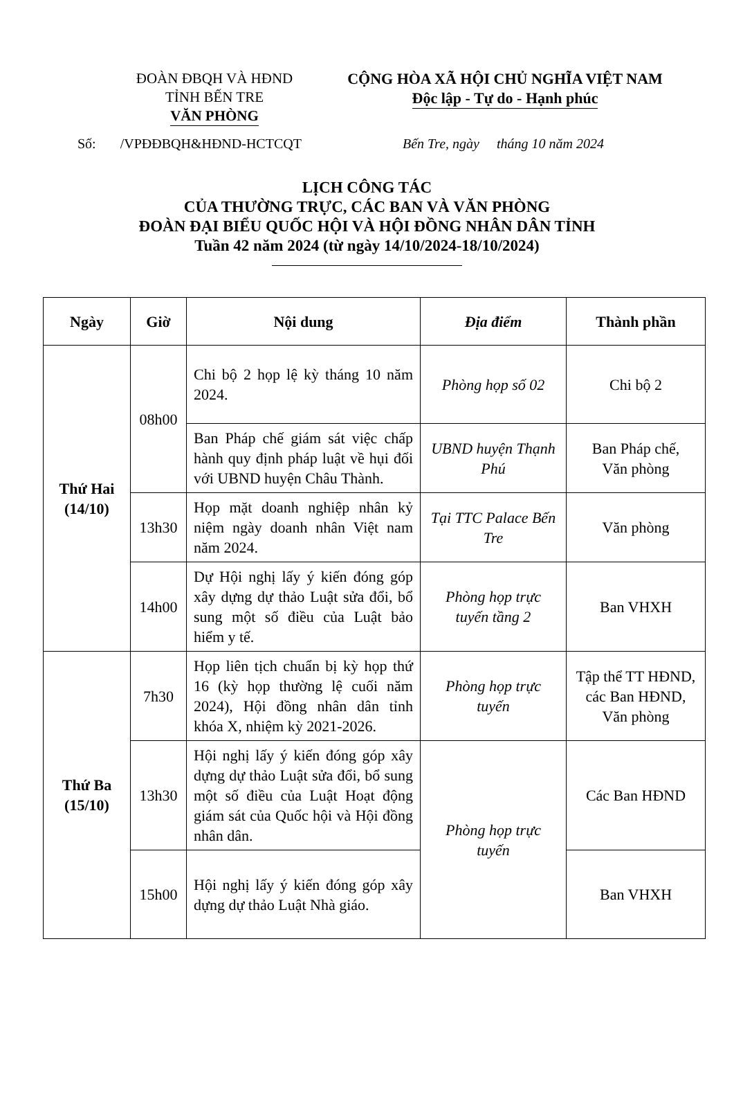ĐOÀN ĐBQH VÀ HĐND
TỈNH BẾN TRE
VĂN PHÒNG
CỘNG HÒA XÃ HỘI CHỦ NGHĨA VIỆT NAM
Độc lập - Tự do - Hạnh phúc
Số: /VPĐĐBQH&HĐND-HCTCQT Bến Tre, ngày tháng 10 năm 2024
LỊCH CÔNG TÁC
CỦA THƯỜNG TRỰC, CÁC BAN VÀ VĂN PHÒNG
ĐOÀN ĐẠI BIỂU QUỐC HỘI VÀ HỘI ĐỒNG NHÂN DÂN TỈNH
Tuần 42 năm 2024 (từ ngày 14/10/2024-18/10/2024)
| Ngày | Giờ | Nội dung | Địa điểm | Thành phần |
| --- | --- | --- | --- | --- |
| Thứ Hai (14/10) | 08h00 | Chi bộ 2 họp lệ kỳ tháng 10 năm 2024. | Phòng họp số 02 | Chi bộ 2 |
| | | Ban Pháp chế giám sát việc chấp hành quy định pháp luật về hụi đối với UBND huyện Châu Thành. | UBND huyện Thạnh Phú | Ban Pháp chế, Văn phòng |
| | 13h30 | Họp mặt doanh nghiệp nhân kỷ niệm ngày doanh nhân Việt nam năm 2024. | Tại TTC Palace Bến Tre | Văn phòng |
| | 14h00 | Dự Hội nghị lấy ý kiến đóng góp xây dựng dự thảo Luật sửa đổi, bổ sung một số điều của Luật bảo hiểm y tế. | Phòng họp trực tuyến tầng 2 | Ban VHXH |
| Thứ Ba (15/10) | 7h30 | Họp liên tịch chuẩn bị kỳ họp thứ 16 (kỳ họp thường lệ cuối năm 2024), Hội đồng nhân dân tỉnh khóa X, nhiệm kỳ 2021-2026. | Phòng họp trực tuyến | Tập thể TT HĐND, các Ban HĐND, Văn phòng |
| | 13h30 | Hội nghị lấy ý kiến đóng góp xây dựng dự thảo Luật sửa đổi, bổ sung một số điều của Luật Hoạt động giám sát của Quốc hội và Hội đồng nhân dân. | Phòng họp trực tuyến | Các Ban HĐND |
| | 15h00 | Hội nghị lấy ý kiến đóng góp xây dựng dự thảo Luật Nhà giáo. | | Ban VHXH |